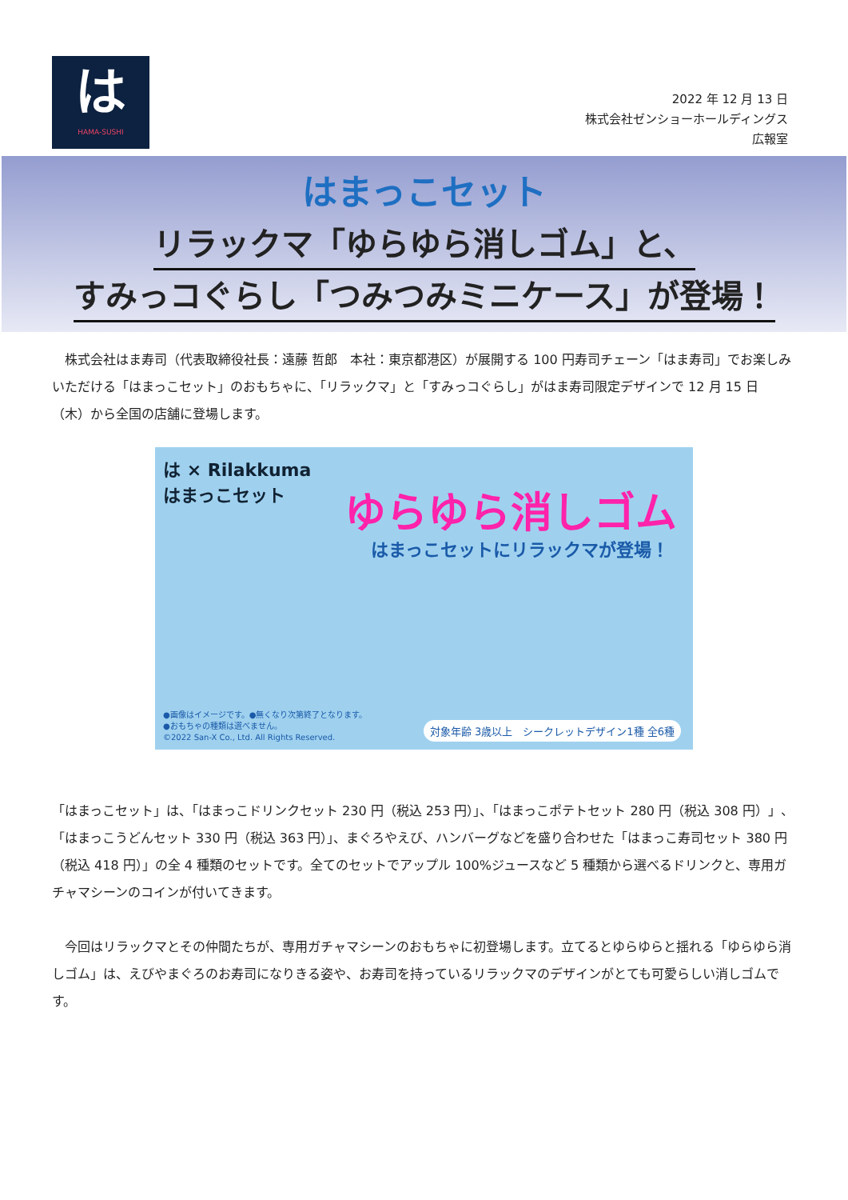は
HAMA-SUSHI
2022 年 12 月 13 日
株式会社ゼンショーホールディングス
広報室
はまっこセット
リラックマ「ゆらゆら消しゴム」と、
すみっコぐらし「つみつみミニケース」が登場！
　株式会社はま寿司（代表取締役社長：遠藤 哲郎　本社：東京都港区）が展開する 100 円寿司チェーン「はま寿司」でお楽しみいただける「はまっこセット」のおもちゃに、「リラックマ」と「すみっコぐらし」がはま寿司限定デザインで 12 月 15 日（木）から全国の店舗に登場します。
は × Rilakkuma
はまっこセット
ゆらゆら消しゴム
はまっこセットにリラックマが登場！
●画像はイメージです。●無くなり次第終了となります。
●おもちゃの種類は選べません。
©2022 San-X Co., Ltd. All Rights Reserved.
対象年齢 3歳以上　シークレットデザイン1種 全6種
「はまっこセット」は、「はまっこドリンクセット 230 円（税込 253 円）」、「はまっこポテトセット 280 円（税込 308 円）」、「はまっこうどんセット 330 円（税込 363 円）」、まぐろやえび、ハンバーグなどを盛り合わせた「はまっこ寿司セット 380 円（税込 418 円）」の全 4 種類のセットです。全てのセットでアップル 100%ジュースなど 5 種類から選べるドリンクと、専用ガチャマシーンのコインが付いてきます。
　今回はリラックマとその仲間たちが、専用ガチャマシーンのおもちゃに初登場します。立てるとゆらゆらと揺れる「ゆらゆら消しゴム」は、えびやまぐろのお寿司になりきる姿や、お寿司を持っているリラックマのデザインがとても可愛らしい消しゴムです。